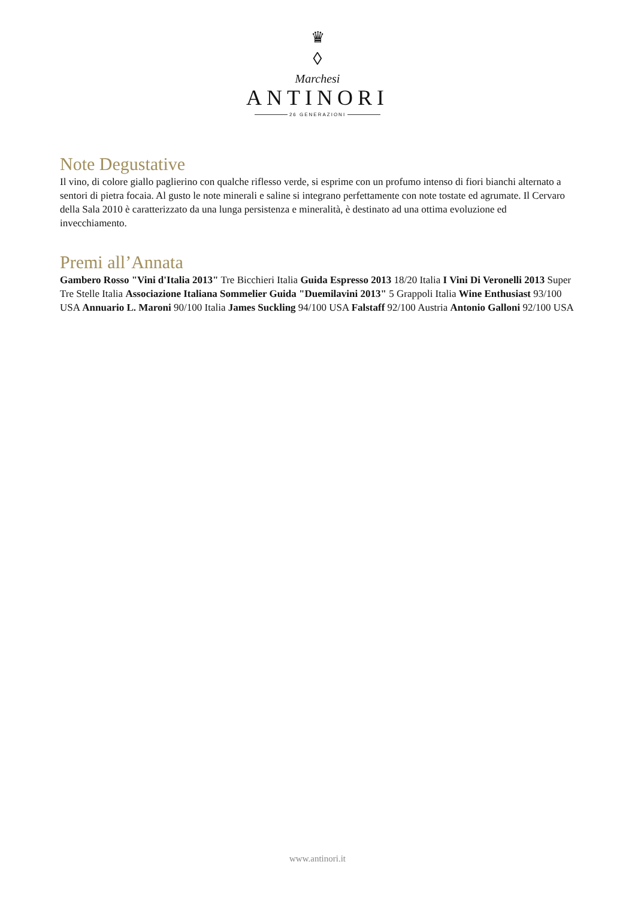♛
◊
Marchesi
ANTINORI
26 GENERAZIONI
Note Degustative
Il vino, di colore giallo paglierino con qualche riflesso verde, si esprime con un profumo intenso di fiori bianchi alternato a sentori di pietra focaia. Al gusto le note minerali e saline si integrano perfettamente con note tostate ed agrumate. Il Cervaro della Sala 2010 è caratterizzato da una lunga persistenza e mineralità, è destinato ad una ottima evoluzione ed invecchiamento.
Premi all’Annata
Gambero Rosso "Vini d'Italia 2013" Tre Bicchieri Italia Guida Espresso 2013 18/20 Italia I Vini Di Veronelli 2013 Super Tre Stelle Italia Associazione Italiana Sommelier Guida "Duemilavini 2013" 5 Grappoli Italia Wine Enthusiast 93/100 USA Annuario L. Maroni 90/100 Italia James Suckling 94/100 USA Falstaff 92/100 Austria Antonio Galloni 92/100 USA
www.antinori.it